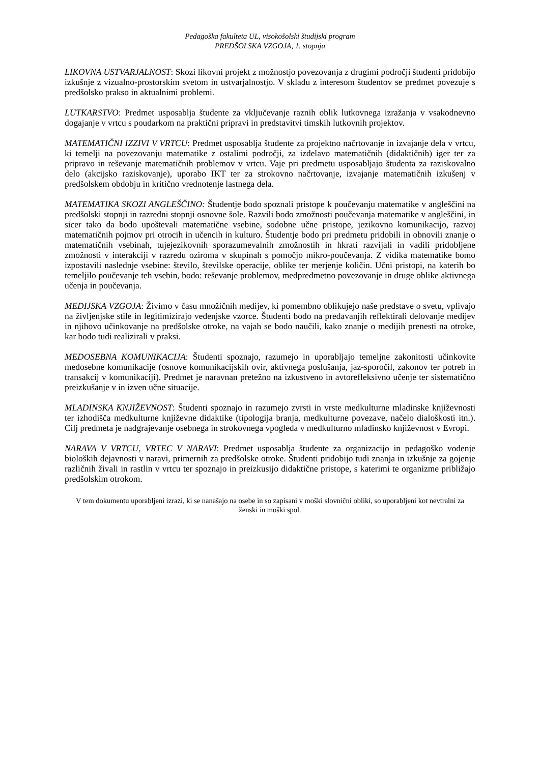Pedagoška fakulteta UL, visokošolski študijski program
PREDŠOLSKA VZGOJA, 1. stopnja
LIKOVNA USTVARJALNOST: Skozi likovni projekt z možnostjo povezovanja z drugimi področji študenti pridobijo izkušnje z vizualno-prostorskim svetom in ustvarjalnostjo. V skladu z interesom študentov se predmet povezuje s predšolsko prakso in aktualnimi problemi.
LUTKARSTVO: Predmet usposablja študente za vključevanje raznih oblik lutkovnega izražanja v vsakodnevno dogajanje v vrtcu s poudarkom na praktični pripravi in predstavitvi timskih lutkovnih projektov.
MATEMATIČNI IZZIVI V VRTCU: Predmet usposablja študente za projektno načrtovanje in izvajanje dela v vrtcu, ki temelji na povezovanju matematike z ostalimi področji, za izdelavo matematičnih (didaktičnih) iger ter za pripravo in reševanje matematičnih problemov v vrtcu. Vaje pri predmetu usposabljajo študenta za raziskovalno delo (akcijsko raziskovanje), uporabo IKT ter za strokovno načrtovanje, izvajanje matematičnih izkušenj v predšolskem obdobju in kritično vrednotenje lastnega dela.
MATEMATIKA SKOZI ANGLEŠČINO: Študentje bodo spoznali pristope k poučevanju matematike v angleščini na predšolski stopnji in razredni stopnji osnovne šole. Razvili bodo zmožnosti poučevanja matematike v angleščini, in sicer tako da bodo upoštevali matematične vsebine, sodobne učne pristope, jezikovno komunikacijo, razvoj matematičnih pojmov pri otrocih in učencih in kulturo. Študentje bodo pri predmetu pridobili in obnovili znanje o matematičnih vsebinah, tujejezikovnih sporazumevalnih zmožnostih in hkrati razvijali in vadili pridobljene zmožnosti v interakciji v razredu oziroma v skupinah s pomočjo mikro-poučevanja. Z vidika matematike bomo izpostavili naslednje vsebine: število, številske operacije, oblike ter merjenje količin. Učni pristopi, na katerih bo temeljilo poučevanje teh vsebin, bodo: reševanje problemov, medpredmetno povezovanje in druge oblike aktivnega učenja in poučevanja.
MEDIJSKA VZGOJA: Živimo v času množičnih medijev, ki pomembno oblikujejo naše predstave o svetu, vplivajo na življenjske stile in legitimizirajo vedenjske vzorce. Študenti bodo na predavanjih reflektirali delovanje medijev in njihovo učinkovanje na predšolske otroke, na vajah se bodo naučili, kako znanje o medijih prenesti na otroke, kar bodo tudi realizirali v praksi.
MEDOSEBNA KOMUNIKACIJA: Študenti spoznajo, razumejo in uporabljajo temeljne zakonitosti učinkovite medosebne komunikacije (osnove komunikacijskih ovir, aktivnega poslušanja, jaz-sporočil, zakonov ter potreb in transakcij v komunikaciji). Predmet je naravnan pretežno na izkustveno in avtorefleksivno učenje ter sistematično preizkušanje v in izven učne situacije.
MLADINSKA KNJIŽEVNOST: Študenti spoznajo in razumejo zvrsti in vrste medkulturne mladinske književnosti ter izhodišča medkulturne književne didaktike (tipologija branja, medkulturne povezave, načelo dialoškosti itn.). Cilj predmeta je nadgrajevanje osebnega in strokovnega vpogleda v medkulturno mladinsko književnost v Evropi.
NARAVA V VRTCU, VRTEC V NARAVI: Predmet usposablja študente za organizacijo in pedagoško vodenje bioloških dejavnosti v naravi, primernih za predšolske otroke. Študenti pridobijo tudi znanja in izkušnje za gojenje različnih živali in rastlin v vrtcu ter spoznajo in preizkusijo didaktične pristope, s katerimi te organizme približajo predšolskim otrokom.
V tem dokumentu uporabljeni izrazi, ki se nanašajo na osebe in so zapisani v moški slovnični obliki, so uporabljeni kot nevtralni za ženski in moški spol.